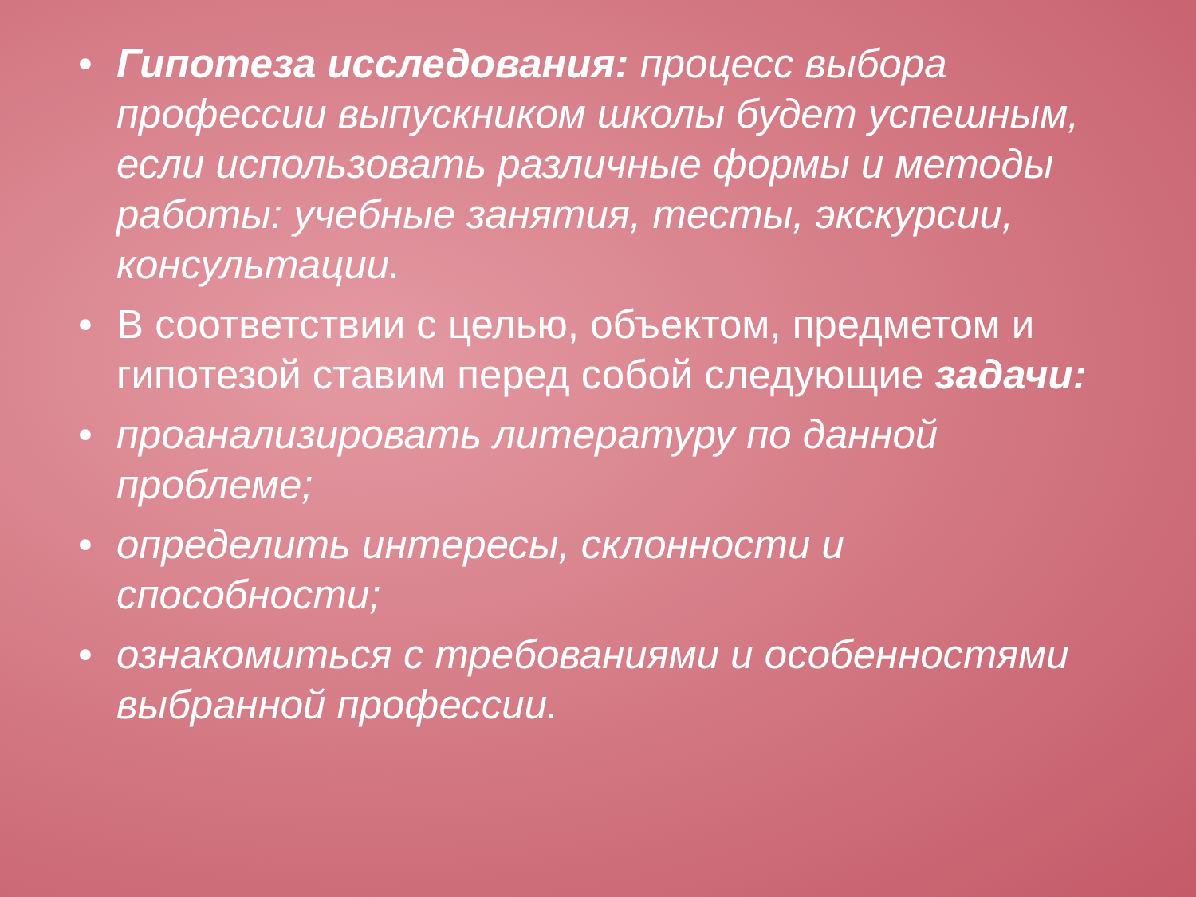• Гипотеза исследования: процесс выбора профессии выпускником школы будет успешным, если использовать различные формы и методы работы: учебные занятия, тесты, экскурсии, консультации.
• В соответствии с целью, объектом, предметом и гипотезой ставим перед собой следующие задачи:
• проанализировать литературу по данной проблеме;
• определить интересы, склонности и способности;
• ознакомиться с требованиями и особенностями выбранной профессии.